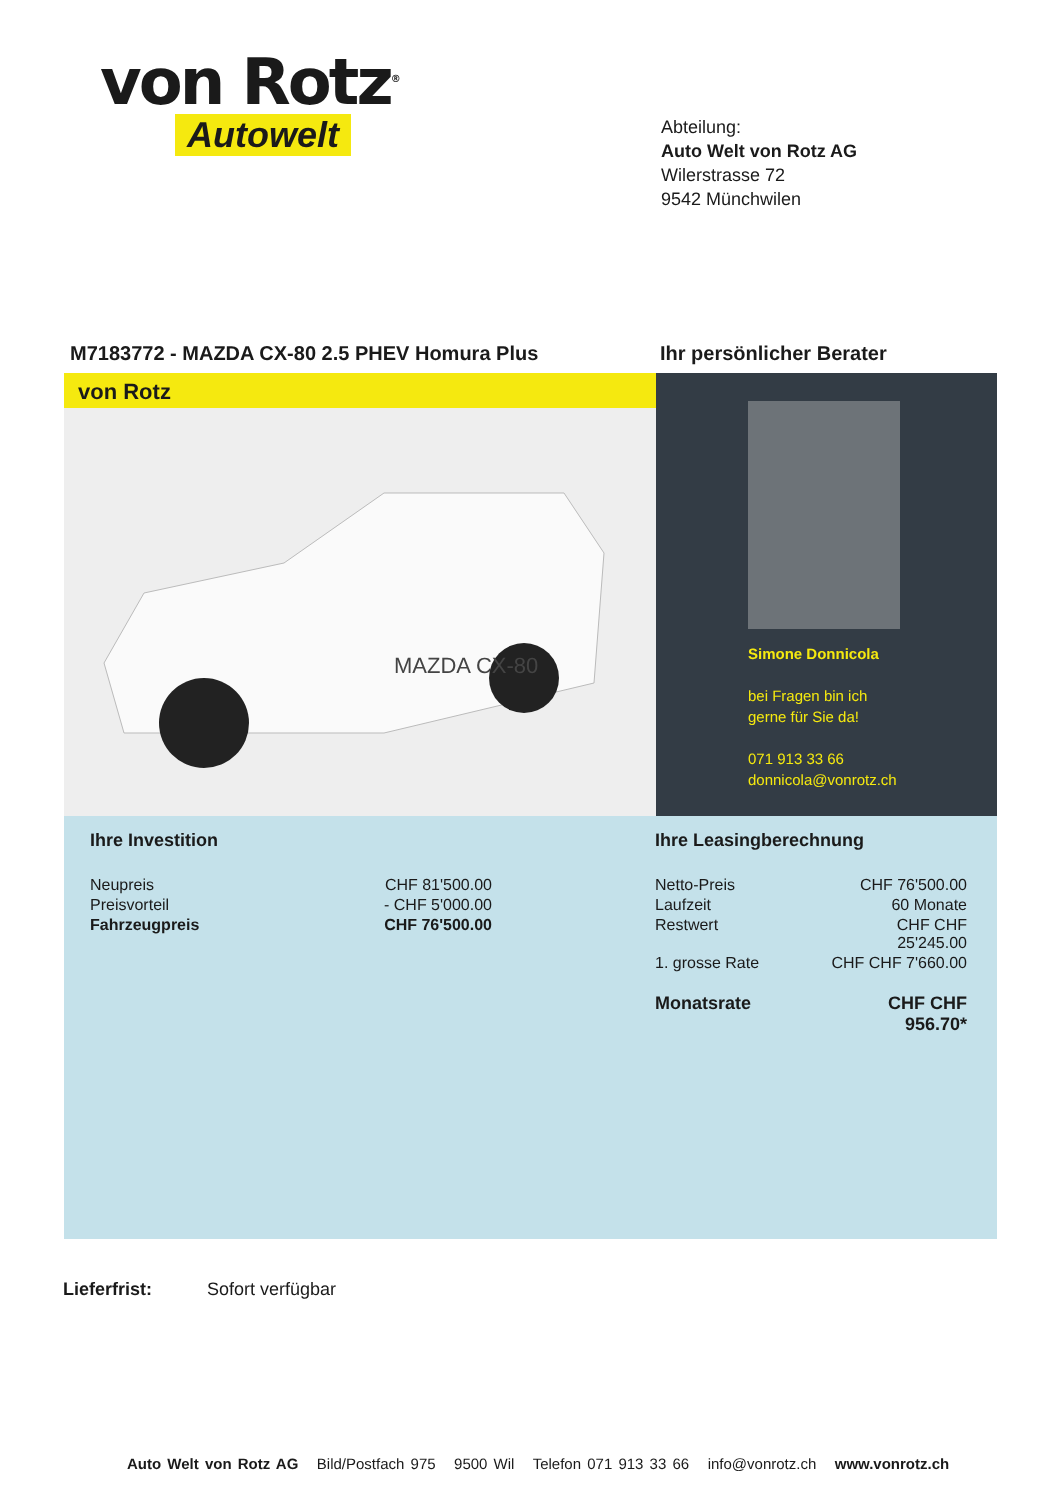von Rotz<sup>®</sup>
Autowelt
Abteilung:
Auto Welt von Rotz AG
Wilerstrasse 72
9542 Münchwilen
M7183772 - MAZDA CX-80 2.5 PHEV Homura Plus Ihr persönlicher Berater
von Rotz
MAZDA CX-80
Simone Donnicola
bei Fragen bin ich
gerne für Sie da!
071 913 33 66
donnicola@vonrotz.ch
Ihre Investition
| Neupreis | CHF 81'500.00 |
| Preisvorteil | - CHF 5'000.00 |
| Fahrzeugpreis | CHF 76'500.00 |
Ihre Leasingberechnung
| Netto-Preis | CHF 76'500.00 |
| Laufzeit | 60 Monate |
| Restwert | CHF CHF 25'245.00 |
| 1. grosse Rate | CHF CHF 7'660.00 |
| Monatsrate | CHF CHF 956.70* |
Lieferfrist: Sofort verfügbar
Auto Welt von Rotz AG Bild/Postfach 975 9500 Wil Telefon 071 913 33 66 info@vonrotz.ch www.vonrotz.ch